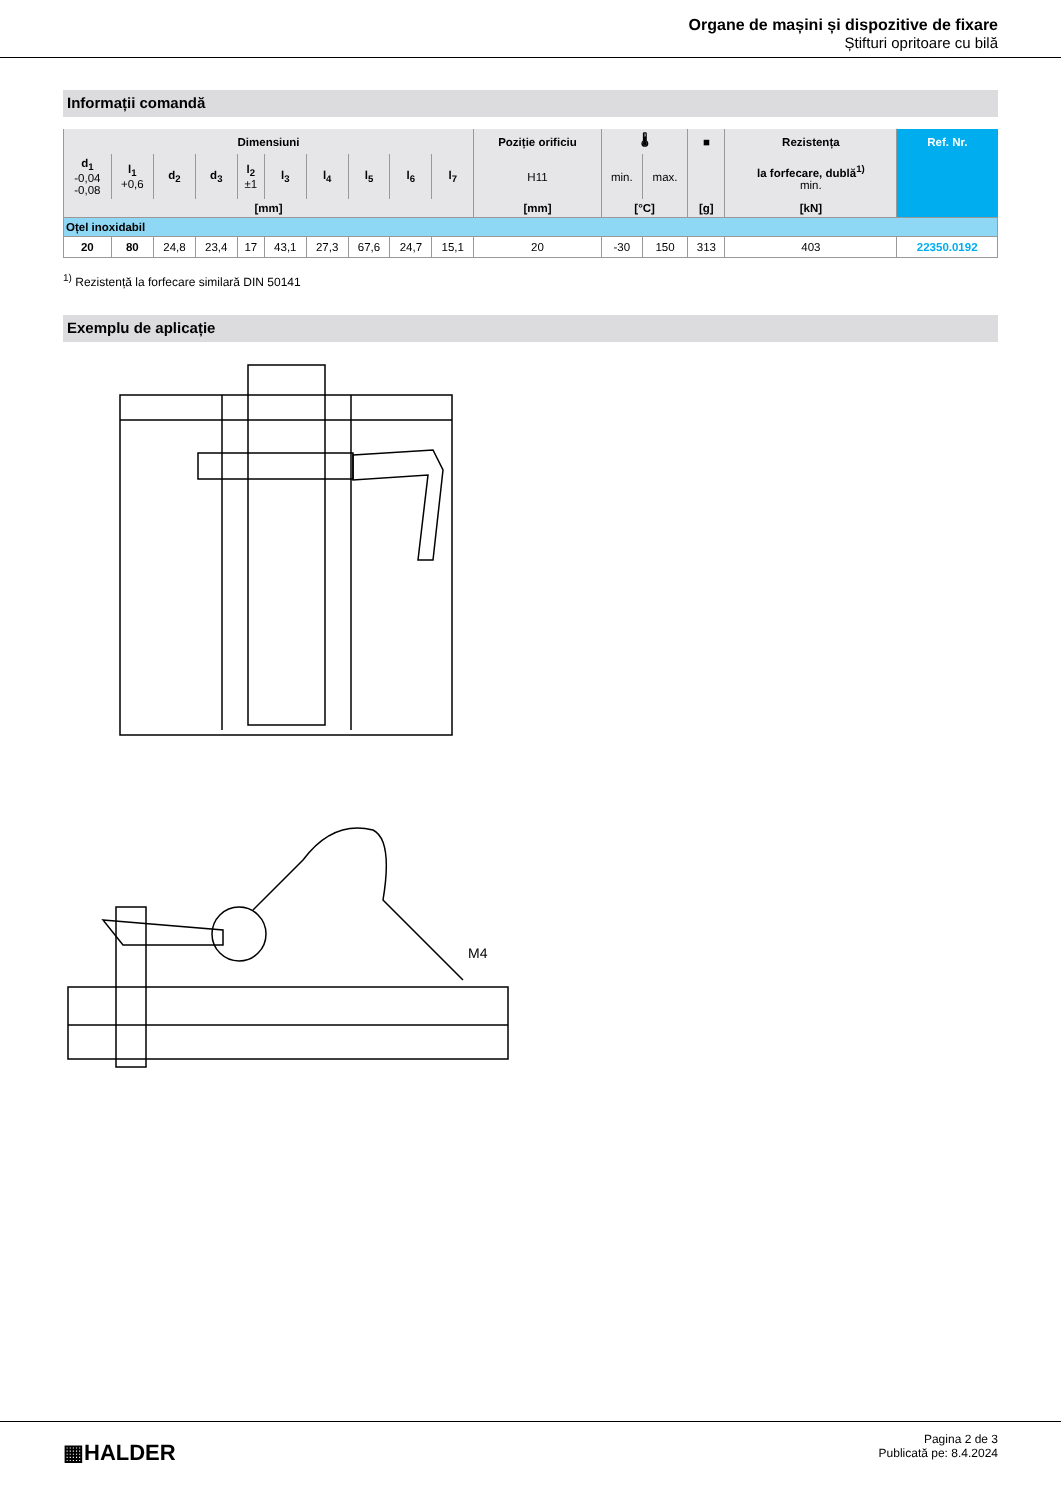Organe de mașini și dispozitive de fixare
Știfturi opritoare cu bilă
Informații comandă
| Dimensiuni | | | | | | | | | | Poziție orificiu | 🌡 | | ■ | Rezistența | Ref. Nr. |
| --- | --- | --- | --- | --- | --- | --- | --- | --- | --- | --- | --- | --- | --- | --- | --- |
| d<sub>1</sub> -0,04 -0,08 | l<sub>1</sub> +0,6 | d<sub>2</sub> | d<sub>3</sub> | l<sub>2</sub> ±1 | l<sub>3</sub> | l<sub>4</sub> | l<sub>5</sub> | l<sub>6</sub> | l<sub>7</sub> | H11 | min. | max. | | la forfecare, dublă<sup>1)</sup> min. | |
| [mm] | | | | | | | | | | [mm] | [°C] | | [g] | [kN] | |
| Oțel inoxidabil | | | | | | | | | | | | | | | |
| 20 | 80 | 24,8 | 23,4 | 17 | 43,1 | 27,3 | 67,6 | 24,7 | 15,1 | 20 | -30 | 150 | 313 | 403 | 22350.0192 |
<sup>1)</sup> Rezistență la forfecare similară DIN 50141
Exemplu de aplicație
M4
▦HALDER
Pagina 2 de 3
Publicată pe: 8.4.2024